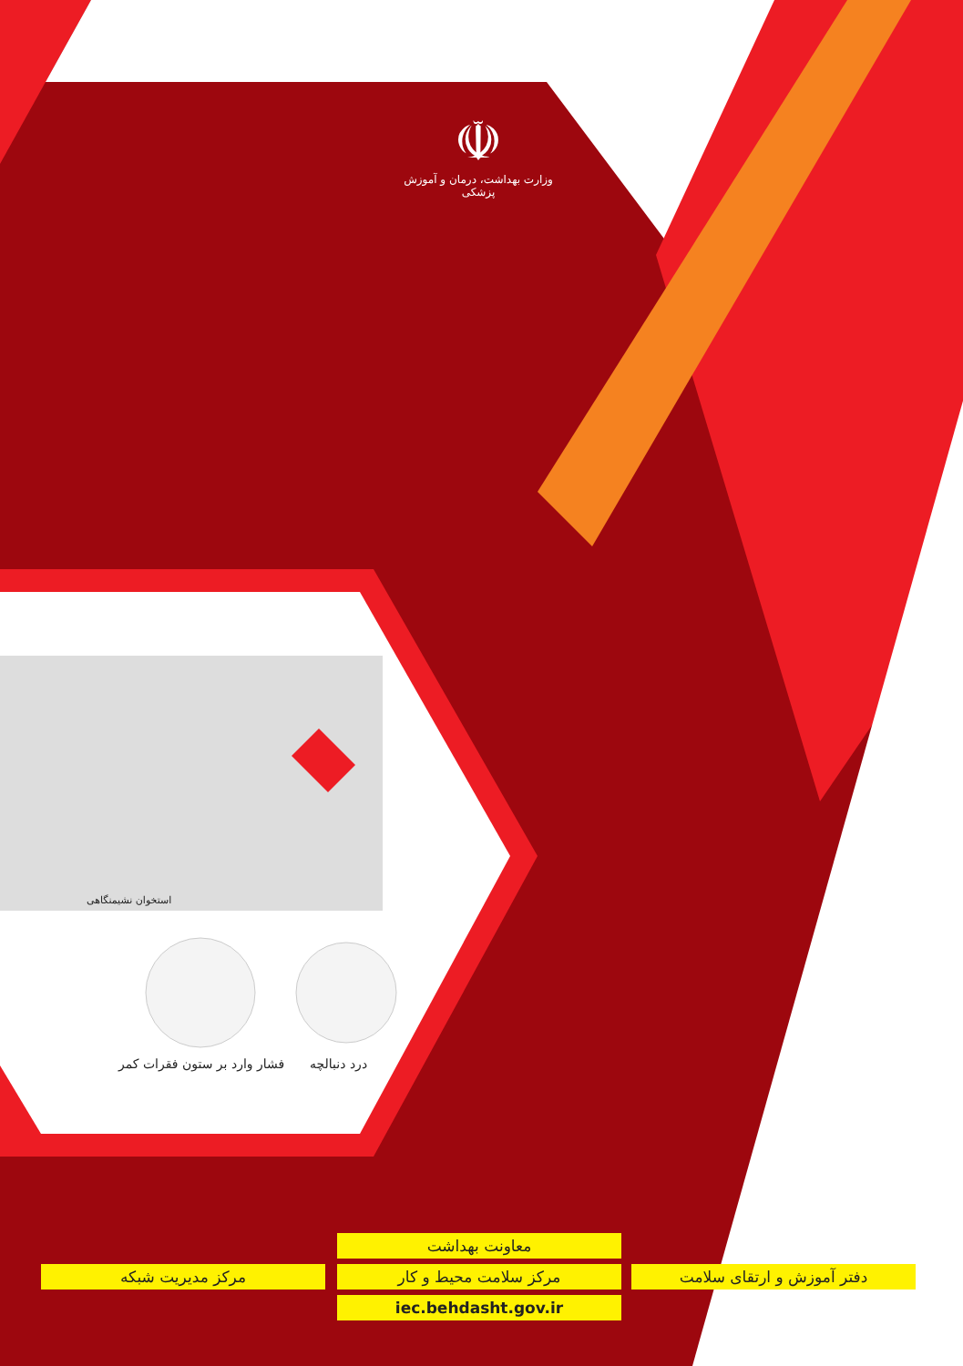☫
وزارت بهداشت، درمان و آموزش پزشکی
استخوان نشیمنگاهی
فشار وارد بر ستون فقرات کمر درد دنبالچه
معاونت بهداشت
دفتر آموزش و ارتقای سلامت
مرکز سلامت محیط و کار
مرکز مدیریت شبکه
iec.behdasht.gov.ir